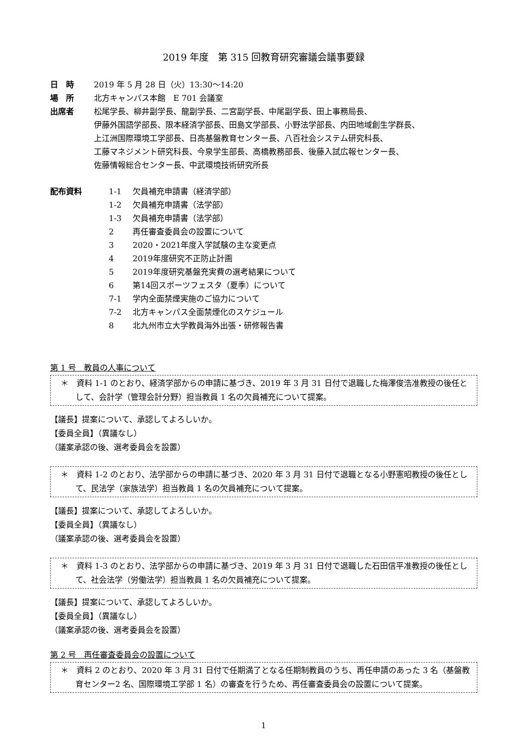2019 年度　第 315 回教育研究審議会議事要録
日　時 2019 年 5 月 28 日（火）13:30～14:20
場　所 北方キャンパス本館　E 701 会議室
出席者 松尾学長、柳井副学長、龍副学長、二宮副学長、中尾副学長、田上事務局長、
伊藤外国語学部長、限本経済学部長、田島文学部長、小野法学部長、内田地域創生学群長、
上江洲国際環境工学部長、日高基盤教育センター長、八百社会システム研究科長、
工藤マネジメント研究科長、今泉学生部長、高橋教務部長、後藤入試広報センター長、
佐藤情報総合センター長、中武環境技術研究所長
配布資料
1-1 欠員補充申請書（経済学部）
1-2 欠員補充申請書（法学部）
1-3 欠員補充申請書（法学部）
2 再任審査委員会の設置について
3 2020・2021年度入学試験の主な変更点
4 2019年度研究不正防止計画
5 2019年度研究基盤充実費の選考結果について
6 第14回スポーツフェスタ（夏季）について
7-1 学内全面禁煙実施のご協力について
7-2 北方キャンパス全面禁煙化のスケジュール
8 北九州市立大学教員海外出張・研修報告書
第 1 号　教員の人事について
＊　資料 1-1 のとおり、経済学部からの申請に基づき、2019 年 3 月 31 日付で退職した梅澤俊浩准教授の後任として、会計学（管理会計分野）担当教員 1 名の欠員補充について提案。
【議長】提案について、承認してよろしいか。
【委員全員】（異議なし）
（議案承認の後、選考委員会を設置）
＊　資料 1-2 のとおり、法学部からの申請に基づき、2020 年 3 月 31 日付で退職となる小野憲昭教授の後任として、民法学（家族法学）担当教員 1 名の欠員補充について提案。
【議長】提案について、承認してよろしいか。
【委員全員】（異議なし）
（議案承認の後、選考委員会を設置）
＊　資料 1-3 のとおり、法学部からの申請に基づき、2019 年 3 月 31 日付で退職した石田信平准教授の後任として、社会法学（労働法学）担当教員 1 名の欠員補充について提案。
【議長】提案について、承認してよろしいか。
【委員全員】（異議なし）
（議案承認の後、選考委員会を設置）
第 2 号　再任審査委員会の設置について
＊　資料 2 のとおり、2020 年 3 月 31 日付で任期満了となる任期制教員のうち、再任申請のあった 3 名（基盤教育センター2 名、国際環境工学部 1 名）の審査を行うため、再任審査委員会の設置について提案。
1